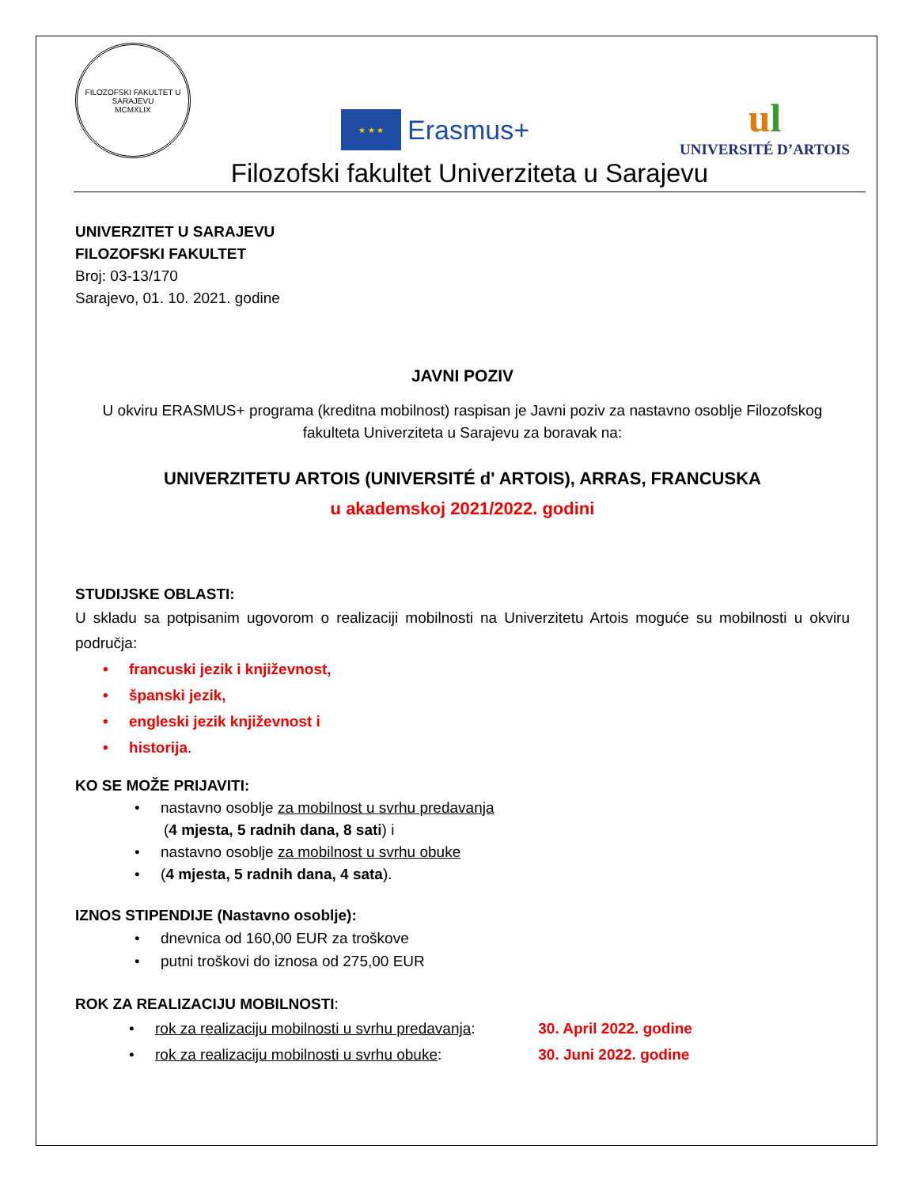FILOZOFSKI FAKULTET U SARAJEVU
MCMXLIX
★ ★ ★
Erasmus+
ul
UNIVERSITÉ D’ARTOIS
Filozofski fakultet Univerziteta u Sarajevu
UNIVERZITET U SARAJEVU
FILOZOFSKI FAKULTET
Broj: 03-13/170
Sarajevo, 01. 10. 2021. godine
JAVNI POZIV
U okviru ERASMUS+ programa (kreditna mobilnost) raspisan je Javni poziv za nastavno osoblje Filozofskog fakulteta Univerziteta u Sarajevu za boravak na:
UNIVERZITETU ARTOIS (UNIVERSITÉ d' ARTOIS), ARRAS, FRANCUSKA
u akademskoj 2021/2022. godini
STUDIJSKE OBLASTI:
U skladu sa potpisanim ugovorom o realizaciji mobilnosti na Univerzitetu Artois moguće su mobilnosti u okviru područja:
• francuski jezik i književnost,
• španski jezik,
• engleski jezik književnost i
• historija.
KO SE MOŽE PRIJAVITI:
• nastavno osoblje za mobilnost u svrhu predavanja
(4 mjesta, 5 radnih dana, 8 sati) i
• nastavno osoblje za mobilnost u svrhu obuke
• (4 mjesta, 5 radnih dana, 4 sata).
IZNOS STIPENDIJE (Nastavno osoblje):
• dnevnica od 160,00 EUR za troškove
• putni troškovi do iznosa od 275,00 EUR
ROK ZA REALIZACIJU MOBILNOSTI:
• rok za realizaciju mobilnosti u svrhu predavanja: 30. April 2022. godine
• rok za realizaciju mobilnosti u svrhu obuke: 30. Juni 2022. godine